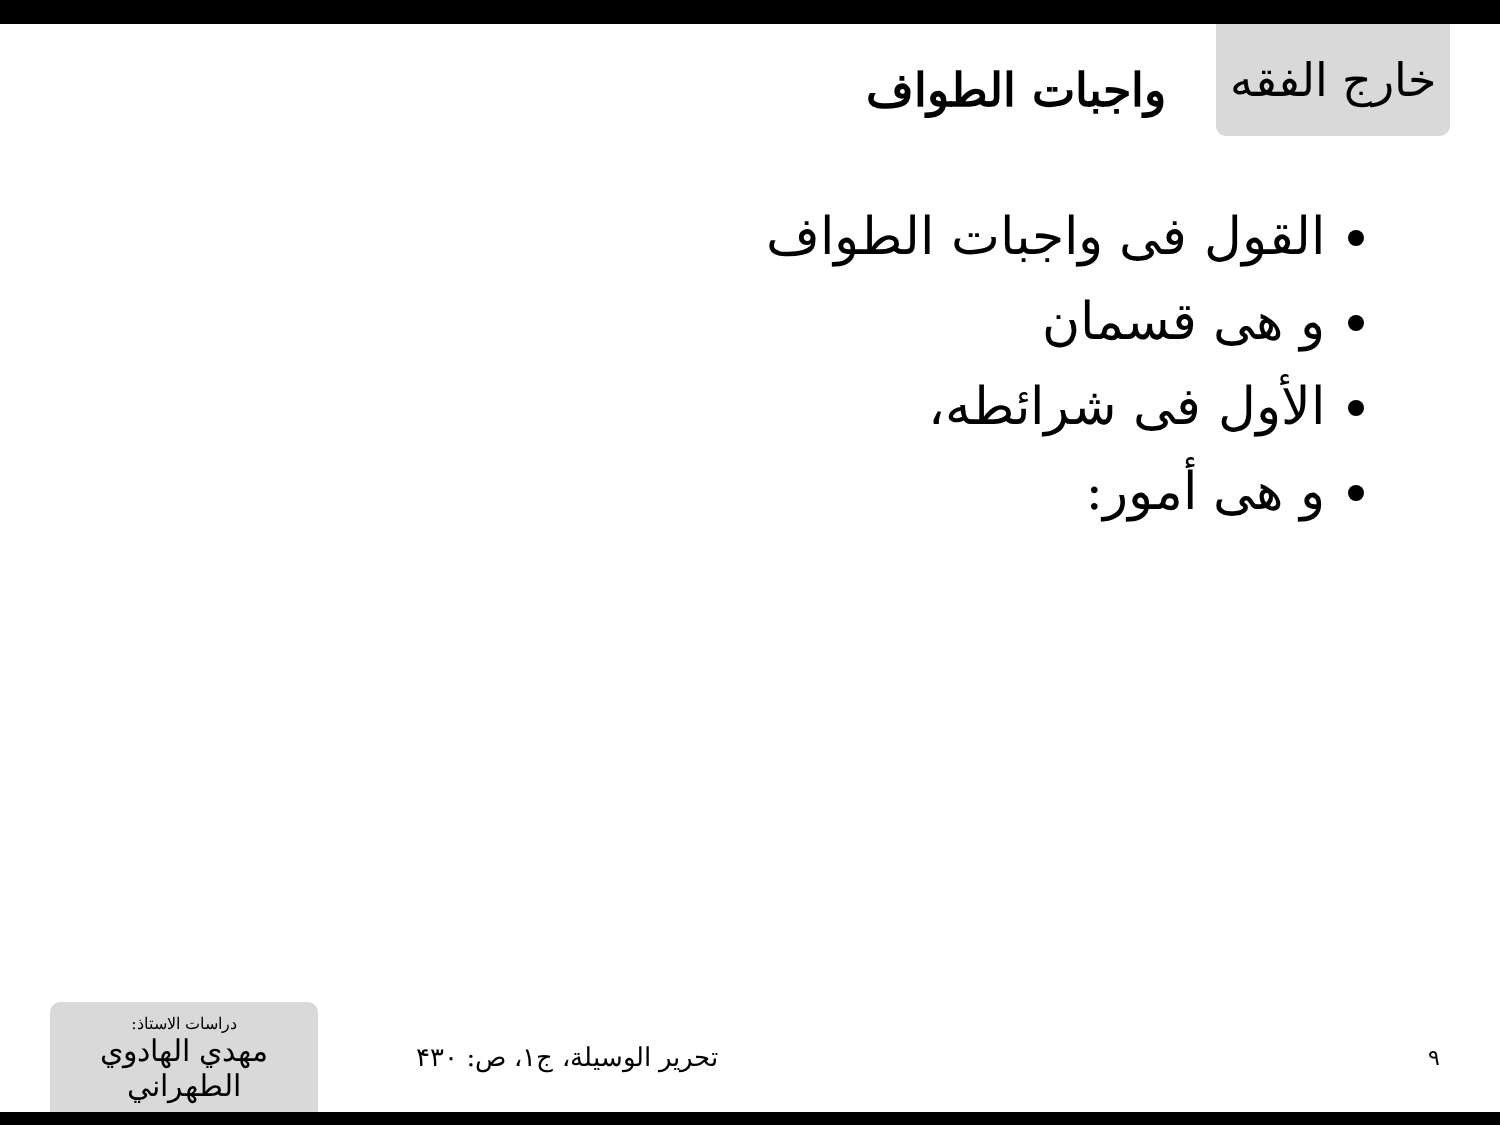خارج الفقه
واجبات الطواف
القول فى واجبات الطواف
و هى قسمان
الأول فى شرائطه،
و هى أمور:
دراسات الاستاذ:
مهدي الهادوي الطهراني
تحرير الوسيلة، ج۱، ص: ۴۳۰
۹